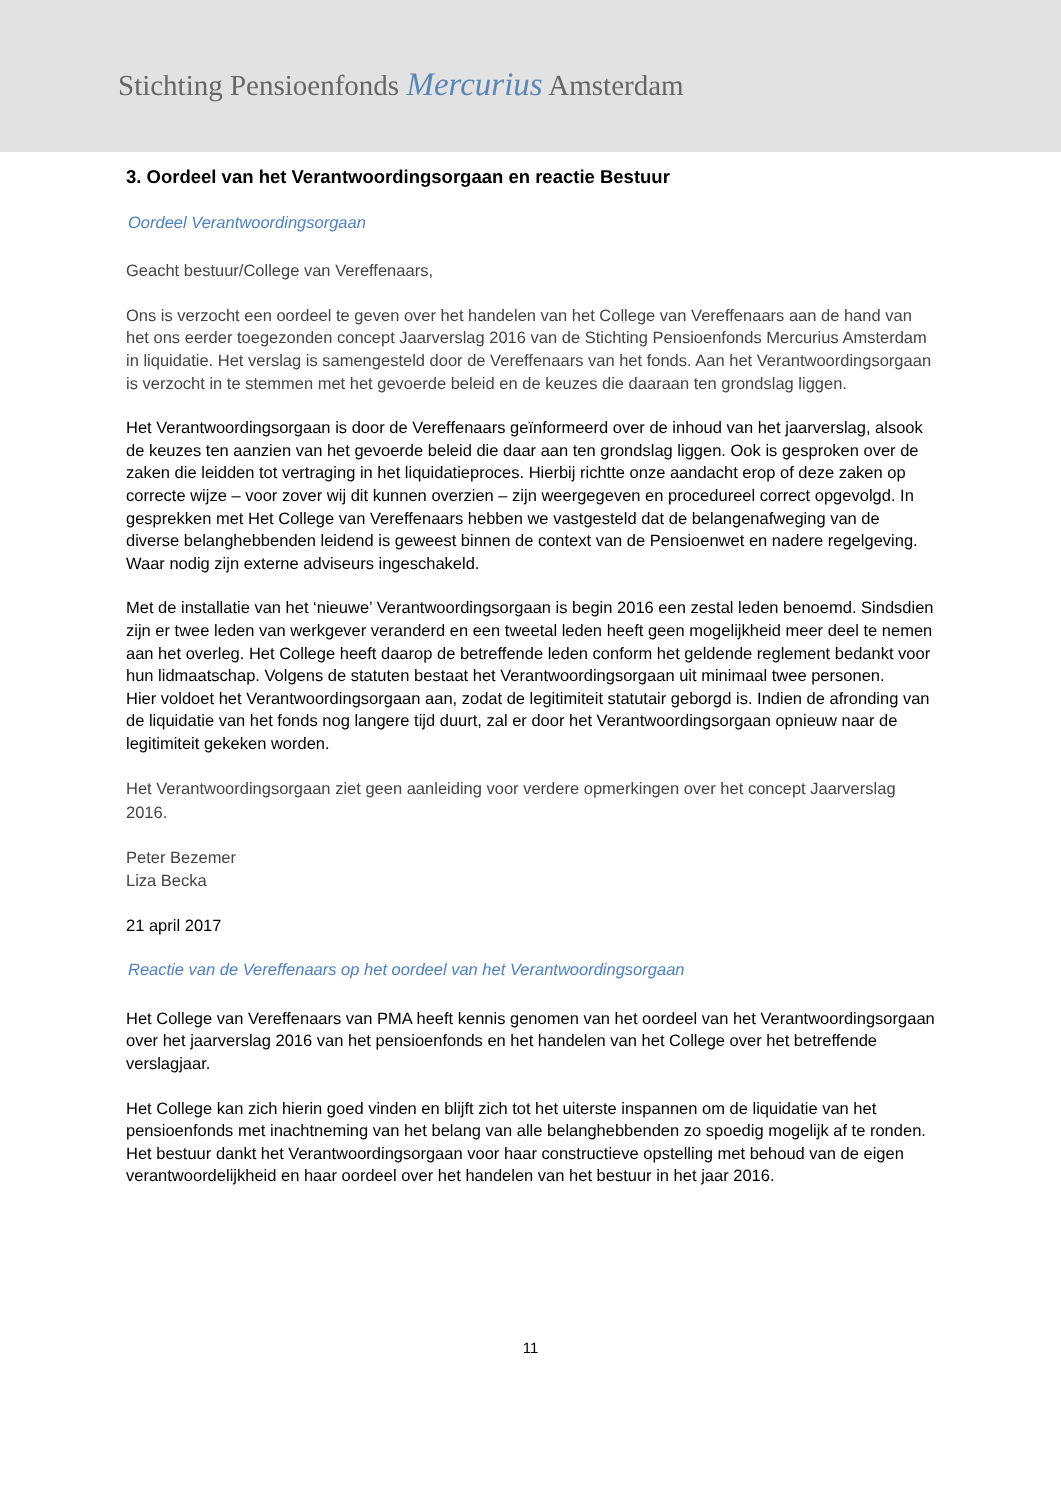Stichting Pensioenfonds Mercurius Amsterdam
3. Oordeel van het Verantwoordingsorgaan en reactie Bestuur
Oordeel Verantwoordingsorgaan
Geacht bestuur/College van Vereffenaars,
Ons is verzocht een oordeel te geven over het handelen van het College van Vereffenaars aan de hand van het ons eerder toegezonden concept Jaarverslag 2016 van de Stichting Pensioenfonds Mercurius Amsterdam in liquidatie. Het verslag is samengesteld door de Vereffenaars van het fonds. Aan het Verantwoordingsorgaan is verzocht in te stemmen met het gevoerde beleid en de keuzes die daaraan ten grondslag liggen.
Het Verantwoordingsorgaan is door de Vereffenaars geïnformeerd over de inhoud van het jaarverslag, alsook de keuzes ten aanzien van het gevoerde beleid die daar aan ten grondslag liggen. Ook is gesproken over de zaken die leidden tot vertraging in het liquidatieproces. Hierbij richtte onze aandacht erop of deze zaken op correcte wijze – voor zover wij dit kunnen overzien – zijn weergegeven en procedureel correct opgevolgd. In gesprekken met Het College van Vereffenaars hebben we vastgesteld dat de belangenafweging van de diverse belanghebbenden leidend is geweest binnen de context van de Pensioenwet en nadere regelgeving. Waar nodig zijn externe adviseurs ingeschakeld.
Met de installatie van het ‘nieuwe’ Verantwoordingsorgaan is begin 2016 een zestal leden benoemd. Sindsdien zijn er twee leden van werkgever veranderd en een tweetal leden heeft geen mogelijkheid meer deel te nemen aan het overleg. Het College heeft daarop de betreffende leden conform het geldende reglement bedankt voor hun lidmaatschap. Volgens de statuten bestaat het Verantwoordingsorgaan uit minimaal twee personen.
Hier voldoet het Verantwoordingsorgaan aan, zodat de legitimiteit statutair geborgd is. Indien de afronding van de liquidatie van het fonds nog langere tijd duurt, zal er door het Verantwoordingsorgaan opnieuw naar de legitimiteit gekeken worden.
Het Verantwoordingsorgaan ziet geen aanleiding voor verdere opmerkingen over het concept Jaarverslag 2016.
Peter Bezemer
Liza Becka
21 april 2017
Reactie van de Vereffenaars op het oordeel van het Verantwoordingsorgaan
Het College van Vereffenaars van PMA heeft kennis genomen van het oordeel van het Verantwoordingsorgaan over het jaarverslag 2016 van het pensioenfonds en het handelen van het College over het betreffende verslagjaar.
Het College kan zich hierin goed vinden en blijft zich tot het uiterste inspannen om de liquidatie van het pensioenfonds met inachtneming van het belang van alle belanghebbenden zo spoedig mogelijk af te ronden.
Het bestuur dankt het Verantwoordingsorgaan voor haar constructieve opstelling met behoud van de eigen verantwoordelijkheid en haar oordeel over het handelen van het bestuur in het jaar 2016.
11